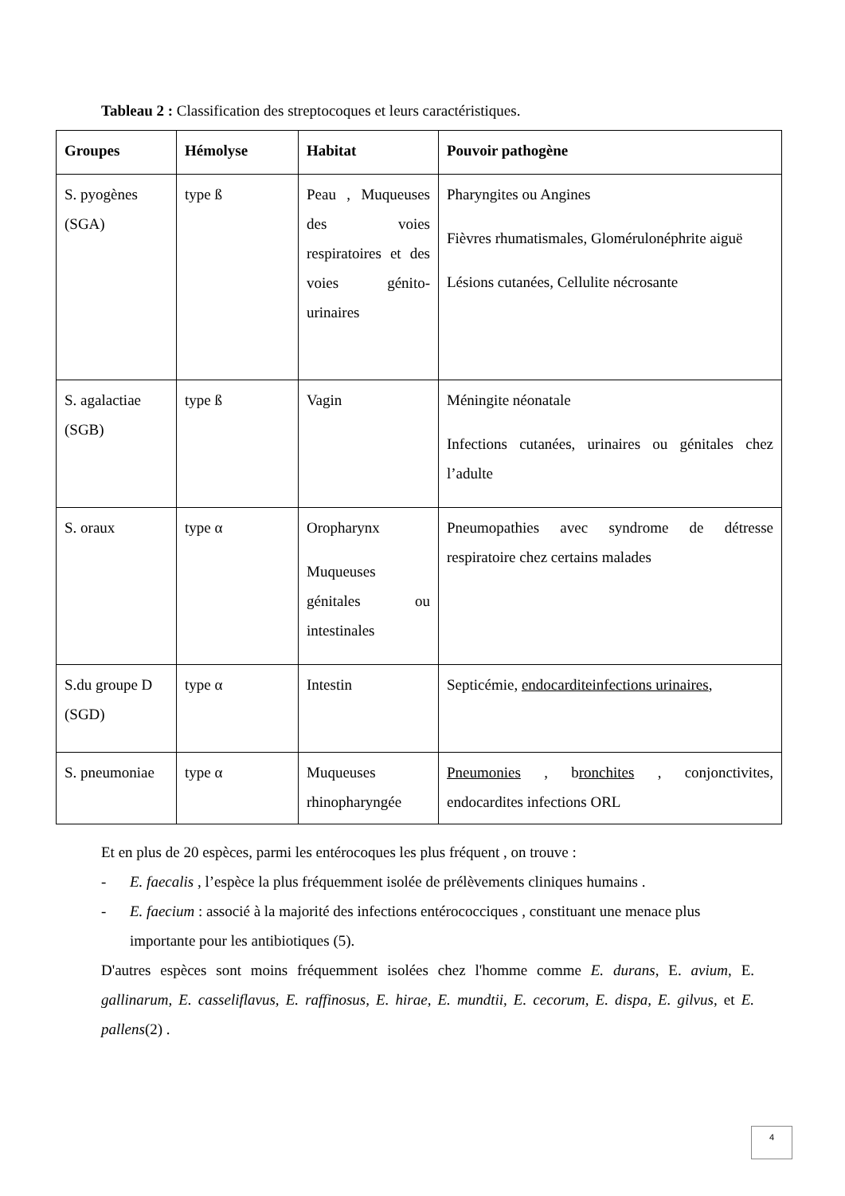Tableau 2 : Classification des streptocoques et leurs caractéristiques.
| Groupes | Hémolyse | Habitat | Pouvoir pathogène |
| --- | --- | --- | --- |
| S. pyogènes (SGA) | type ß | Peau , Muqueuses des voies respiratoires et des voies génito-urinaires | Pharyngites ou Angines Fièvres rhumatismales, Glomérulonéphrite aiguë Lésions cutanées, Cellulite nécrosante |
| S. agalactiae (SGB) | type ß | Vagin | Méningite néonatale Infections cutanées, urinaires ou génitales chez l’adulte |
| S. oraux | type α | Oropharynx Muqueuses génitales ou intestinales | Pneumopathies avec syndrome de détresse respiratoire chez certains malades |
| S.du groupe D (SGD) | type α | Intestin | Septicémie, endocarditeinfections urinaires , |
| S. pneumoniae | type α | Muqueuses rhinopharyngée | Pneumonies , b ronchites , conjonctivites, endocardites infections ORL |
Et en plus de 20 espèces, parmi les entérocoques les plus fréquent , on trouve :
- E. faecalis , l’espèce la plus fréquemment isolée de prélèvements cliniques humains .
- E. faecium : associé à la majorité des infections entérococciques , constituant une menace plus importante pour les antibiotiques (5).
D'autres espèces sont moins fréquemment isolées chez l'homme comme E. durans, E. avium, E. gallinarum, E. casseliflavus, E. raffinosus, E. hirae, E. mundtii, E. cecorum, E. dispa, E. gilvus, et E. pallens(2) .
4